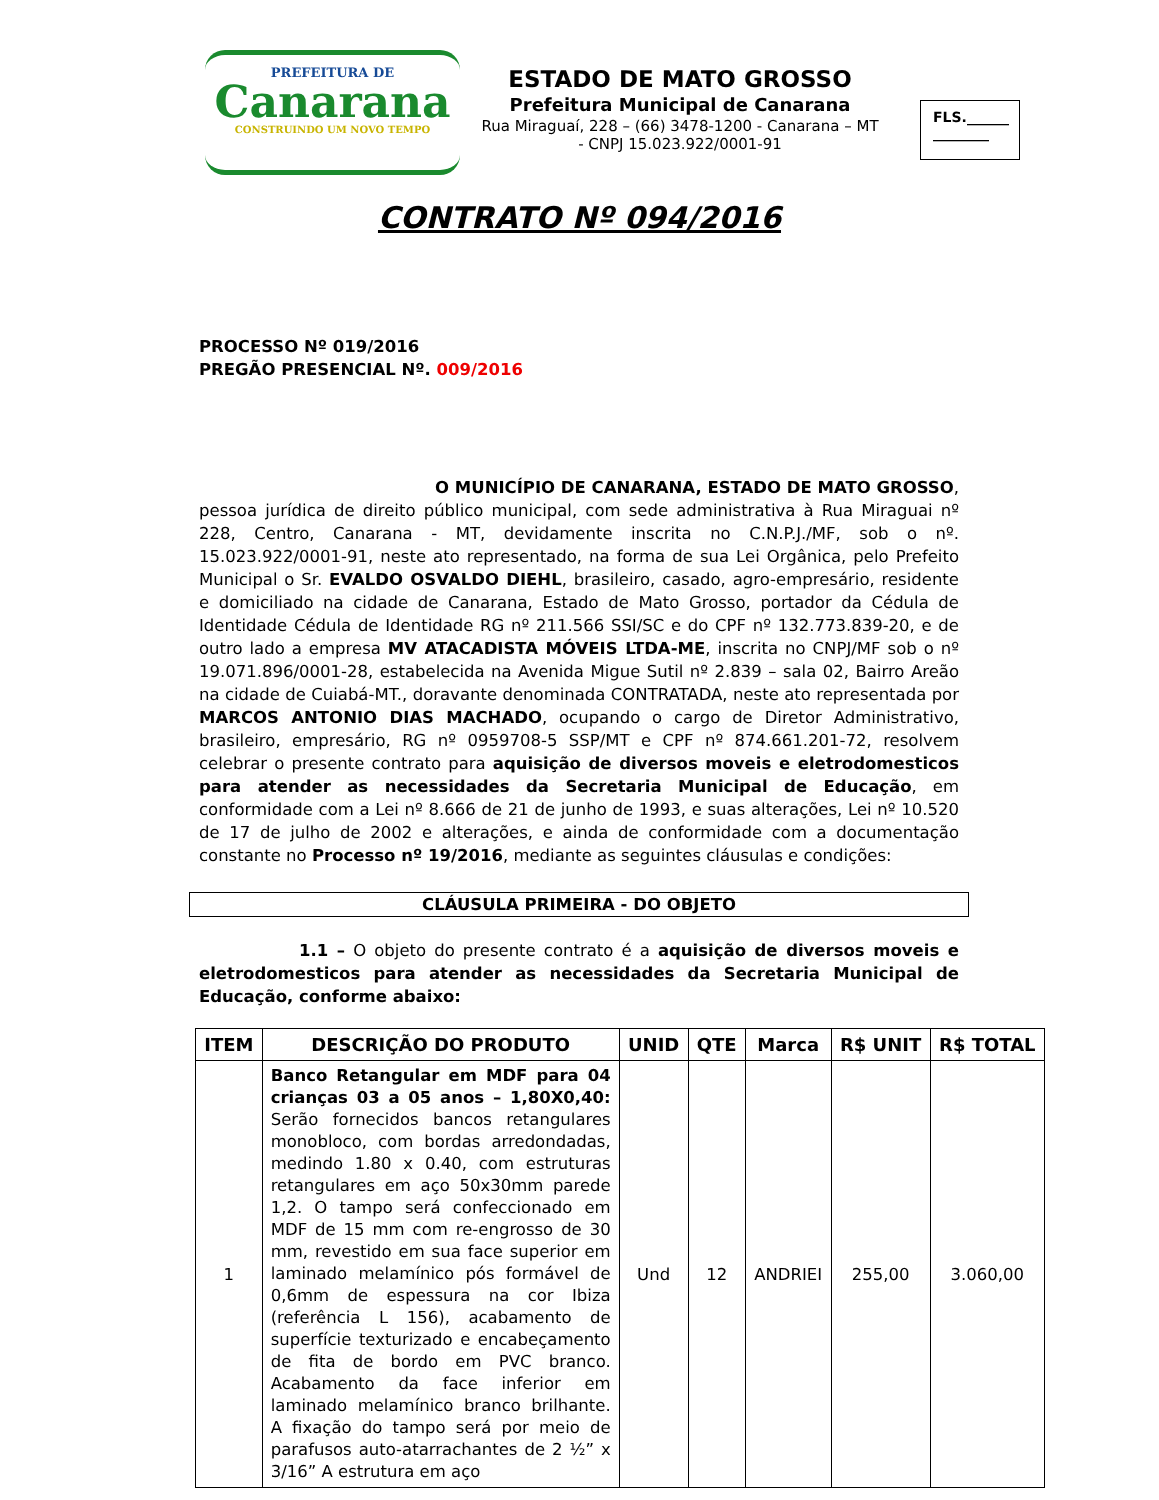PREFEITURA DE
Canarana
CONSTRUINDO UM NOVO TEMPO
ESTADO DE MATO GROSSO
Prefeitura Municipal de Canarana
Rua Miraguaí, 228 – (66) 3478-1200 - Canarana – MT - CNPJ 15.023.922/0001-91
FLS.______
________
CONTRATO Nº 094/2016
PROCESSO Nº 019/2016
PREGÃO PRESENCIAL Nº. 009/2016
O MUNICÍPIO DE CANARANA, ESTADO DE MATO GROSSO,
pessoa jurídica de direito público municipal, com sede administrativa à Rua Miraguai nº 228, Centro, Canarana - MT, devidamente inscrita no C.N.P.J./MF, sob o nº. 15.023.922/0001-91, neste ato representado, na forma de sua Lei Orgânica, pelo Prefeito Municipal o Sr. EVALDO OSVALDO DIEHL, brasileiro, casado, agro-empresário, residente e domiciliado na cidade de Canarana, Estado de Mato Grosso, portador da Cédula de Identidade Cédula de Identidade RG nº 211.566 SSI/SC e do CPF nº 132.773.839-20, e de outro lado a empresa MV ATACADISTA MÓVEIS LTDA-ME, inscrita no CNPJ/MF sob o nº 19.071.896/0001-28, estabelecida na Avenida Migue Sutil nº 2.839 – sala 02, Bairro Areão na cidade de Cuiabá-MT., doravante denominada CONTRATADA, neste ato representada por MARCOS ANTONIO DIAS MACHADO, ocupando o cargo de Diretor Administrativo, brasileiro, empresário, RG nº 0959708-5 SSP/MT e CPF nº 874.661.201-72, resolvem celebrar o presente contrato para aquisição de diversos moveis e eletrodomesticos para atender as necessidades da Secretaria Municipal de Educação, em conformidade com a Lei nº 8.666 de 21 de junho de 1993, e suas alterações, Lei nº 10.520 de 17 de julho de 2002 e alterações, e ainda de conformidade com a documentação constante no Processo nº 19/2016, mediante as seguintes cláusulas e condições:
CLÁUSULA PRIMEIRA - DO OBJETO
1.1 – O objeto do presente contrato é a aquisição de diversos moveis e eletrodomesticos para atender as necessidades da Secretaria Municipal de Educação, conforme abaixo:
| ITEM | DESCRIÇÃO DO PRODUTO | UNID | QTE | Marca | R$ UNIT | R$ TOTAL |
| --- | --- | --- | --- | --- | --- | --- |
| 1 | Banco Retangular em MDF para 04 crianças 03 a 05 anos – 1,80X0,40: Serão fornecidos bancos retangulares monobloco, com bordas arredondadas, medindo 1.80 x 0.40, com estruturas retangulares em aço 50x30mm parede 1,2. O tampo será confeccionado em MDF de 15 mm com re-engrosso de 30 mm, revestido em sua face superior em laminado melamínico pós formável de 0,6mm de espessura na cor Ibiza (referência L 156), acabamento de superfície texturizado e encabeçamento de fita de bordo em PVC branco. Acabamento da face inferior em laminado melamínico branco brilhante. A fixação do tampo será por meio de parafusos auto-atarrachantes de 2 ½” x 3/16” A estrutura em aço | Und | 12 | ANDRIEI | 255,00 | 3.060,00 |